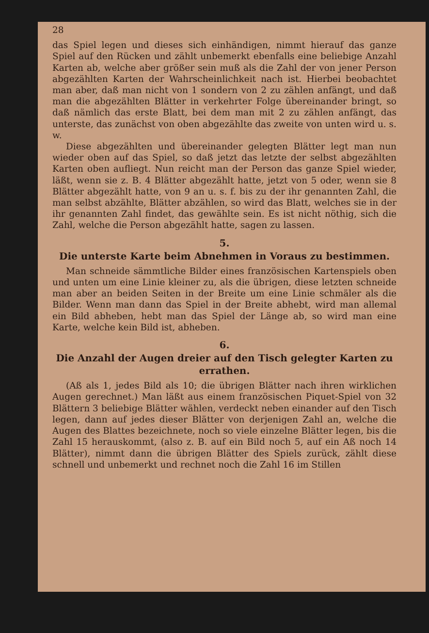28
das Spiel legen und dieses sich einhändigen, nimmt hierauf das ganze Spiel auf den Rücken und zählt unbemerkt ebenfalls eine beliebige Anzahl Karten ab, welche aber größer sein muß als die Zahl der von jener Person abgezählten Karten der Wahrscheinlichkeit nach ist. Hierbei beobachtet man aber, daß man nicht von 1 sondern von 2 zu zählen anfängt, und daß man die abgezählten Blätter in verkehrter Folge übereinander bringt, so daß nämlich das erste Blatt, bei dem man mit 2 zu zählen anfängt, das unterste, das zunächst von oben abgezählte das zweite von unten wird u. s. w.
Diese abgezählten und übereinander gelegten Blätter legt man nun wieder oben auf das Spiel, so daß jetzt das letzte der selbst abgezählten Karten oben aufliegt. Nun reicht man der Person das ganze Spiel wieder, läßt, wenn sie z. B. 4 Blätter abgezählt hatte, jetzt von 5 oder, wenn sie 8 Blätter abgezählt hatte, von 9 an u. s. f. bis zu der ihr genannten Zahl, die man selbst abzählte, Blätter abzählen, so wird das Blatt, welches sie in der ihr genannten Zahl findet, das gewählte sein. Es ist nicht nöthig, sich die Zahl, welche die Person abgezählt hatte, sagen zu lassen.
5.
Die unterste Karte beim Abnehmen in Voraus zu bestimmen.
Man schneide sämmtliche Bilder eines französischen Kartenspiels oben und unten um eine Linie kleiner zu, als die übrigen, diese letzten schneide man aber an beiden Seiten in der Breite um eine Linie schmäler als die Bilder. Wenn man dann das Spiel in der Breite abhebt, wird man allemal ein Bild abheben, hebt man das Spiel der Länge ab, so wird man eine Karte, welche kein Bild ist, abheben.
6.
Die Anzahl der Augen dreier auf den Tisch gelegter Karten zu errathen.
(Aß als 1, jedes Bild als 10; die übrigen Blätter nach ihren wirklichen Augen gerechnet.) Man läßt aus einem französischen Piquet-Spiel von 32 Blättern 3 beliebige Blätter wählen, verdeckt neben einander auf den Tisch legen, dann auf jedes dieser Blätter von derjenigen Zahl an, welche die Augen des Blattes bezeichnete, noch so viele einzelne Blätter legen, bis die Zahl 15 herauskommt, (also z. B. auf ein Bild noch 5, auf ein Aß noch 14 Blätter), nimmt dann die übrigen Blätter des Spiels zurück, zählt diese schnell und unbemerkt und rechnet noch die Zahl 16 im Stillen